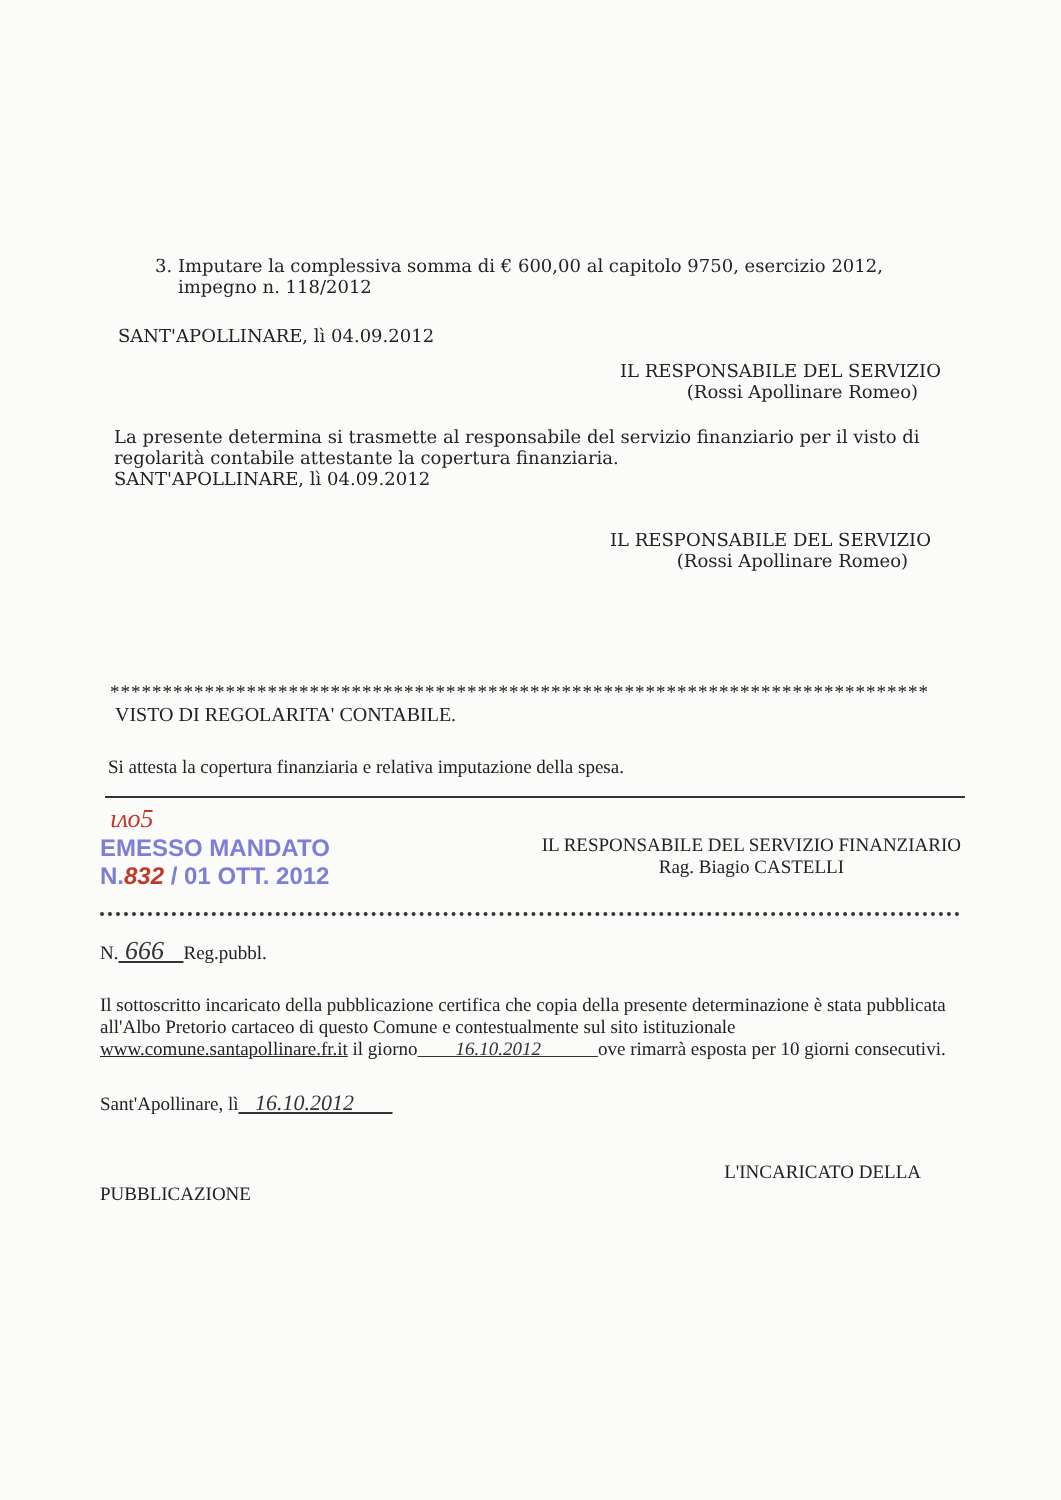3. Imputare la complessiva somma di € 600,00 al capitolo 9750, esercizio 2012,
impegno n. 118/2012
SANT'APOLLINARE, lì 04.09.2012
IL RESPONSABILE DEL SERVIZIO
(Rossi Apollinare Romeo)
La presente determina si trasmette al responsabile del servizio finanziario per il visto di regolarità contabile attestante la copertura finanziaria.
SANT'APOLLINARE, lì 04.09.2012
IL RESPONSABILE DEL SERVIZIO
(Rossi Apollinare Romeo)
**********************************************************************************
VISTO DI REGOLARITA' CONTABILE.
Si attesta la copertura finanziaria e relativa imputazione della spesa.
ιᴧο5
EMESSO MANDATO
N.832 / 01 OTT. 2012
IL RESPONSABILE DEL SERVIZIO FINANZIARIO
Rag. Biagio CASTELLI
N. 666 Reg.pubbl.
Il sottoscritto incaricato della pubblicazione certifica che copia della presente determinazione è stata pubblicata all'Albo Pretorio cartaceo di questo Comune e contestualmente sul sito istituzionale www.comune.santapollinare.fr.it il giorno 16.10.2012 ove rimarrà esposta per 10 giorni consecutivi.
Sant'Apollinare, lì 16.10.2012
L'INCARICATO DELLA
PUBBLICAZIONE